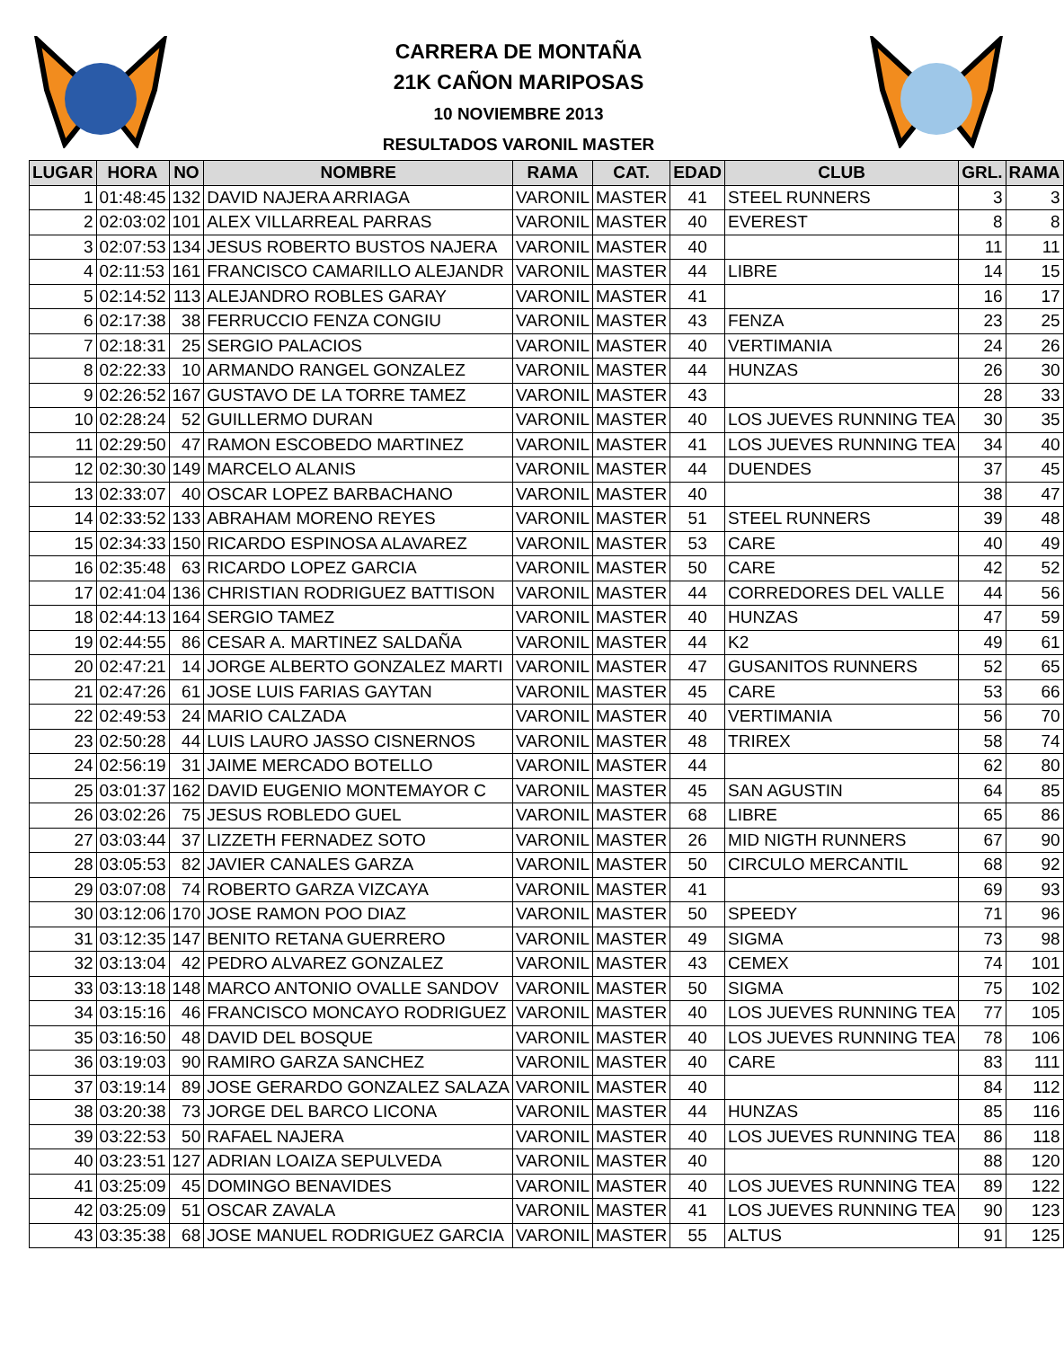CARRERA DE MONTAÑA
21K CAÑON MARIPOSAS
10 NOVIEMBRE 2013
RESULTADOS VARONIL MASTER
| LUGAR | HORA | NO | NOMBRE | RAMA | CAT. | EDAD | CLUB | GRL. | RAMA |
| --- | --- | --- | --- | --- | --- | --- | --- | --- | --- |
| 1 | 01:48:45 | 132 | DAVID NAJERA ARRIAGA | VARONIL | MASTER | 41 | STEEL RUNNERS | 3 | 3 |
| 2 | 02:03:02 | 101 | ALEX VILLARREAL PARRAS | VARONIL | MASTER | 40 | EVEREST | 8 | 8 |
| 3 | 02:07:53 | 134 | JESUS ROBERTO BUSTOS NAJERA | VARONIL | MASTER | 40 | | 11 | 11 |
| 4 | 02:11:53 | 161 | FRANCISCO CAMARILLO ALEJANDR | VARONIL | MASTER | 44 | LIBRE | 14 | 15 |
| 5 | 02:14:52 | 113 | ALEJANDRO ROBLES GARAY | VARONIL | MASTER | 41 | | 16 | 17 |
| 6 | 02:17:38 | 38 | FERRUCCIO FENZA CONGIU | VARONIL | MASTER | 43 | FENZA | 23 | 25 |
| 7 | 02:18:31 | 25 | SERGIO PALACIOS | VARONIL | MASTER | 40 | VERTIMANIA | 24 | 26 |
| 8 | 02:22:33 | 10 | ARMANDO RANGEL GONZALEZ | VARONIL | MASTER | 44 | HUNZAS | 26 | 30 |
| 9 | 02:26:52 | 167 | GUSTAVO DE LA TORRE TAMEZ | VARONIL | MASTER | 43 | | 28 | 33 |
| 10 | 02:28:24 | 52 | GUILLERMO DURAN | VARONIL | MASTER | 40 | LOS JUEVES RUNNING TEA | 30 | 35 |
| 11 | 02:29:50 | 47 | RAMON ESCOBEDO MARTINEZ | VARONIL | MASTER | 41 | LOS JUEVES RUNNING TEA | 34 | 40 |
| 12 | 02:30:30 | 149 | MARCELO ALANIS | VARONIL | MASTER | 44 | DUENDES | 37 | 45 |
| 13 | 02:33:07 | 40 | OSCAR LOPEZ BARBACHANO | VARONIL | MASTER | 40 | | 38 | 47 |
| 14 | 02:33:52 | 133 | ABRAHAM MORENO REYES | VARONIL | MASTER | 51 | STEEL RUNNERS | 39 | 48 |
| 15 | 02:34:33 | 150 | RICARDO ESPINOSA ALAVAREZ | VARONIL | MASTER | 53 | CARE | 40 | 49 |
| 16 | 02:35:48 | 63 | RICARDO LOPEZ GARCIA | VARONIL | MASTER | 50 | CARE | 42 | 52 |
| 17 | 02:41:04 | 136 | CHRISTIAN RODRIGUEZ BATTISON | VARONIL | MASTER | 44 | CORREDORES DEL VALLE | 44 | 56 |
| 18 | 02:44:13 | 164 | SERGIO TAMEZ | VARONIL | MASTER | 40 | HUNZAS | 47 | 59 |
| 19 | 02:44:55 | 86 | CESAR A. MARTINEZ SALDAÑA | VARONIL | MASTER | 44 | K2 | 49 | 61 |
| 20 | 02:47:21 | 14 | JORGE ALBERTO GONZALEZ MARTI | VARONIL | MASTER | 47 | GUSANITOS RUNNERS | 52 | 65 |
| 21 | 02:47:26 | 61 | JOSE LUIS FARIAS GAYTAN | VARONIL | MASTER | 45 | CARE | 53 | 66 |
| 22 | 02:49:53 | 24 | MARIO CALZADA | VARONIL | MASTER | 40 | VERTIMANIA | 56 | 70 |
| 23 | 02:50:28 | 44 | LUIS LAURO JASSO CISNERNOS | VARONIL | MASTER | 48 | TRIREX | 58 | 74 |
| 24 | 02:56:19 | 31 | JAIME MERCADO BOTELLO | VARONIL | MASTER | 44 | | 62 | 80 |
| 25 | 03:01:37 | 162 | DAVID EUGENIO MONTEMAYOR C | VARONIL | MASTER | 45 | SAN AGUSTIN | 64 | 85 |
| 26 | 03:02:26 | 75 | JESUS ROBLEDO GUEL | VARONIL | MASTER | 68 | LIBRE | 65 | 86 |
| 27 | 03:03:44 | 37 | LIZZETH FERNADEZ SOTO | VARONIL | MASTER | 26 | MID NIGTH RUNNERS | 67 | 90 |
| 28 | 03:05:53 | 82 | JAVIER CANALES GARZA | VARONIL | MASTER | 50 | CIRCULO MERCANTIL | 68 | 92 |
| 29 | 03:07:08 | 74 | ROBERTO GARZA VIZCAYA | VARONIL | MASTER | 41 | | 69 | 93 |
| 30 | 03:12:06 | 170 | JOSE RAMON POO DIAZ | VARONIL | MASTER | 50 | SPEEDY | 71 | 96 |
| 31 | 03:12:35 | 147 | BENITO RETANA GUERRERO | VARONIL | MASTER | 49 | SIGMA | 73 | 98 |
| 32 | 03:13:04 | 42 | PEDRO ALVAREZ GONZALEZ | VARONIL | MASTER | 43 | CEMEX | 74 | 101 |
| 33 | 03:13:18 | 148 | MARCO ANTONIO OVALLE SANDOV | VARONIL | MASTER | 50 | SIGMA | 75 | 102 |
| 34 | 03:15:16 | 46 | FRANCISCO MONCAYO RODRIGUEZ | VARONIL | MASTER | 40 | LOS JUEVES RUNNING TEA | 77 | 105 |
| 35 | 03:16:50 | 48 | DAVID DEL BOSQUE | VARONIL | MASTER | 40 | LOS JUEVES RUNNING TEA | 78 | 106 |
| 36 | 03:19:03 | 90 | RAMIRO GARZA SANCHEZ | VARONIL | MASTER | 40 | CARE | 83 | 111 |
| 37 | 03:19:14 | 89 | JOSE GERARDO GONZALEZ SALAZA | VARONIL | MASTER | 40 | | 84 | 112 |
| 38 | 03:20:38 | 73 | JORGE DEL BARCO LICONA | VARONIL | MASTER | 44 | HUNZAS | 85 | 116 |
| 39 | 03:22:53 | 50 | RAFAEL NAJERA | VARONIL | MASTER | 40 | LOS JUEVES RUNNING TEA | 86 | 118 |
| 40 | 03:23:51 | 127 | ADRIAN LOAIZA SEPULVEDA | VARONIL | MASTER | 40 | | 88 | 120 |
| 41 | 03:25:09 | 45 | DOMINGO BENAVIDES | VARONIL | MASTER | 40 | LOS JUEVES RUNNING TEA | 89 | 122 |
| 42 | 03:25:09 | 51 | OSCAR ZAVALA | VARONIL | MASTER | 41 | LOS JUEVES RUNNING TEA | 90 | 123 |
| 43 | 03:35:38 | 68 | JOSE MANUEL RODRIGUEZ GARCIA | VARONIL | MASTER | 55 | ALTUS | 91 | 125 |